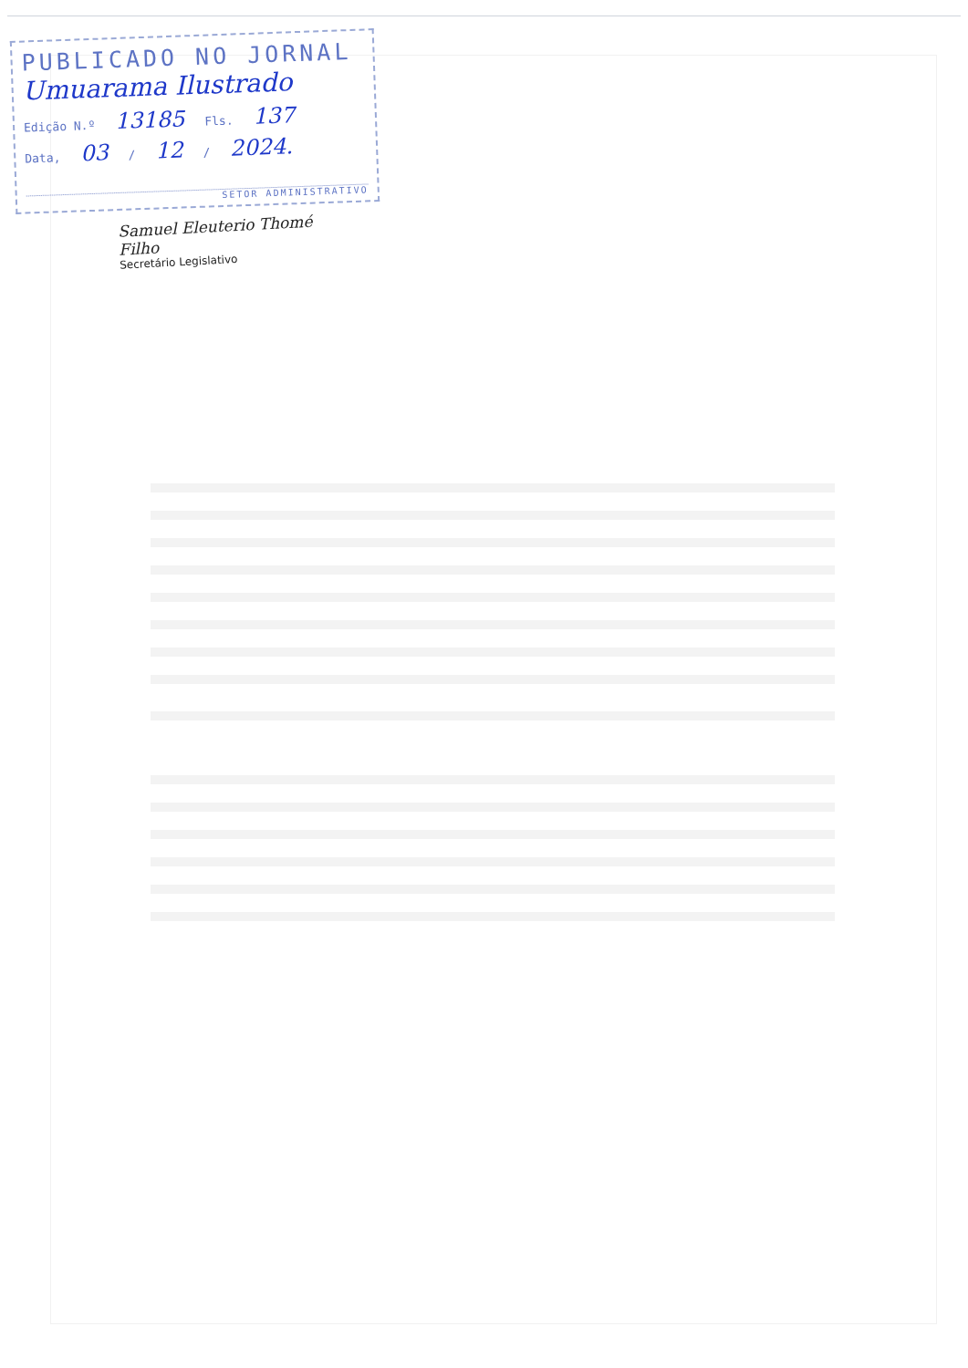PUBLICADO NO JORNAL
Umuarama Ilustrado
Edição N.º 13185 Fls. 137
Data, 03 / 12 / 2024.
SETOR ADMINISTRATIVO
Samuel Eleuterio Thomé Filho
Secretário Legislativo